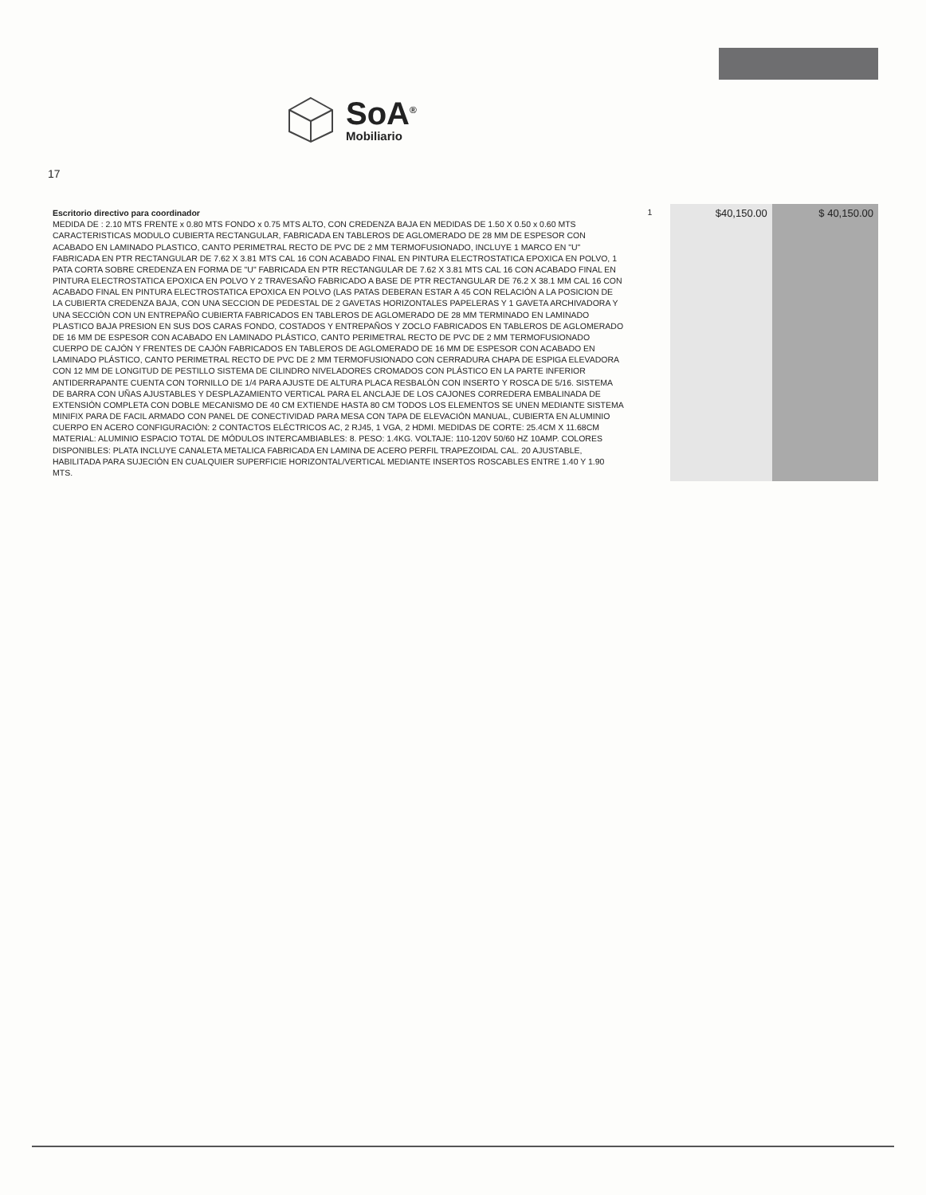SoA<sup>®</sup>
Mobiliario
17
| Escritorio directivo para coordinador MEDIDA DE : 2.10 MTS FRENTE x 0.80 MTS FONDO x 0.75 MTS ALTO, CON CREDENZA BAJA EN MEDIDAS DE 1.50 X 0.50 x 0.60 MTS CARACTERISTICAS MODULO CUBIERTA RECTANGULAR, FABRICADA EN TABLEROS DE AGLOMERADO DE 28 MM DE ESPESOR CON ACABADO EN LAMINADO PLASTICO, CANTO PERIMETRAL RECTO DE PVC DE 2 MM TERMOFUSIONADO, INCLUYE 1 MARCO EN "U" FABRICADA EN PTR RECTANGULAR DE 7.62 X 3.81 MTS CAL 16 CON ACABADO FINAL EN PINTURA ELECTROSTATICA EPOXICA EN POLVO, 1 PATA CORTA SOBRE CREDENZA EN FORMA DE "U" FABRICADA EN PTR RECTANGULAR DE 7.62 X 3.81 MTS CAL 16 CON ACABADO FINAL EN PINTURA ELECTROSTATICA EPOXICA EN POLVO Y 2 TRAVESAÑO FABRICADO A BASE DE PTR RECTANGULAR DE 76.2 X 38.1 MM CAL 16 CON ACABADO FINAL EN PINTURA ELECTROSTATICA EPOXICA EN POLVO (LAS PATAS DEBERAN ESTAR A 45 CON RELACIÓN A LA POSICION DE LA CUBIERTA CREDENZA BAJA, CON UNA SECCION DE PEDESTAL DE 2 GAVETAS HORIZONTALES PAPELERAS Y 1 GAVETA ARCHIVADORA Y UNA SECCIÓN CON UN ENTREPAÑO CUBIERTA FABRICADOS EN TABLEROS DE AGLOMERADO DE 28 MM TERMINADO EN LAMINADO PLASTICO BAJA PRESION EN SUS DOS CARAS FONDO, COSTADOS Y ENTREPAÑOS Y ZOCLO FABRICADOS EN TABLEROS DE AGLOMERADO DE 16 MM DE ESPESOR CON ACABADO EN LAMINADO PLÁSTICO, CANTO PERIMETRAL RECTO DE PVC DE 2 MM TERMOFUSIONADO CUERPO DE CAJÓN Y FRENTES DE CAJÓN FABRICADOS EN TABLEROS DE AGLOMERADO DE 16 MM DE ESPESOR CON ACABADO EN LAMINADO PLÁSTICO, CANTO PERIMETRAL RECTO DE PVC DE 2 MM TERMOFUSIONADO CON CERRADURA CHAPA DE ESPIGA ELEVADORA CON 12 MM DE LONGITUD DE PESTILLO SISTEMA DE CILINDRO NIVELADORES CROMADOS CON PLÁSTICO EN LA PARTE INFERIOR ANTIDERRAPANTE CUENTA CON TORNILLO DE 1/4 PARA AJUSTE DE ALTURA PLACA RESBALÓN CON INSERTO Y ROSCA DE 5/16. SISTEMA DE BARRA CON UÑAS AJUSTABLES Y DESPLAZAMIENTO VERTICAL PARA EL ANCLAJE DE LOS CAJONES CORREDERA EMBALINADA DE EXTENSIÓN COMPLETA CON DOBLE MECANISMO DE 40 CM EXTIENDE HASTA 80 CM TODOS LOS ELEMENTOS SE UNEN MEDIANTE SISTEMA MINIFIX PARA DE FACIL ARMADO CON PANEL DE CONECTIVIDAD PARA MESA CON TAPA DE ELEVACIÓN MANUAL, CUBIERTA EN ALUMINIO CUERPO EN ACERO CONFIGURACIÓN: 2 CONTACTOS ELÉCTRICOS AC, 2 RJ45, 1 VGA, 2 HDMI. MEDIDAS DE CORTE: 25.4CM X 11.68CM MATERIAL: ALUMINIO ESPACIO TOTAL DE MÓDULOS INTERCAMBIABLES: 8. PESO: 1.4KG. VOLTAJE: 110-120V 50/60 HZ 10AMP. COLORES DISPONIBLES: PLATA INCLUYE CANALETA METALICA FABRICADA EN LAMINA DE ACERO PERFIL TRAPEZOIDAL CAL. 20 AJUSTABLE, HABILITADA PARA SUJECIÓN EN CUALQUIER SUPERFICIE HORIZONTAL/VERTICAL MEDIANTE INSERTOS ROSCABLES ENTRE 1.40 Y 1.90 MTS. | 1 | $40,150.00 | $ 40,150.00 |